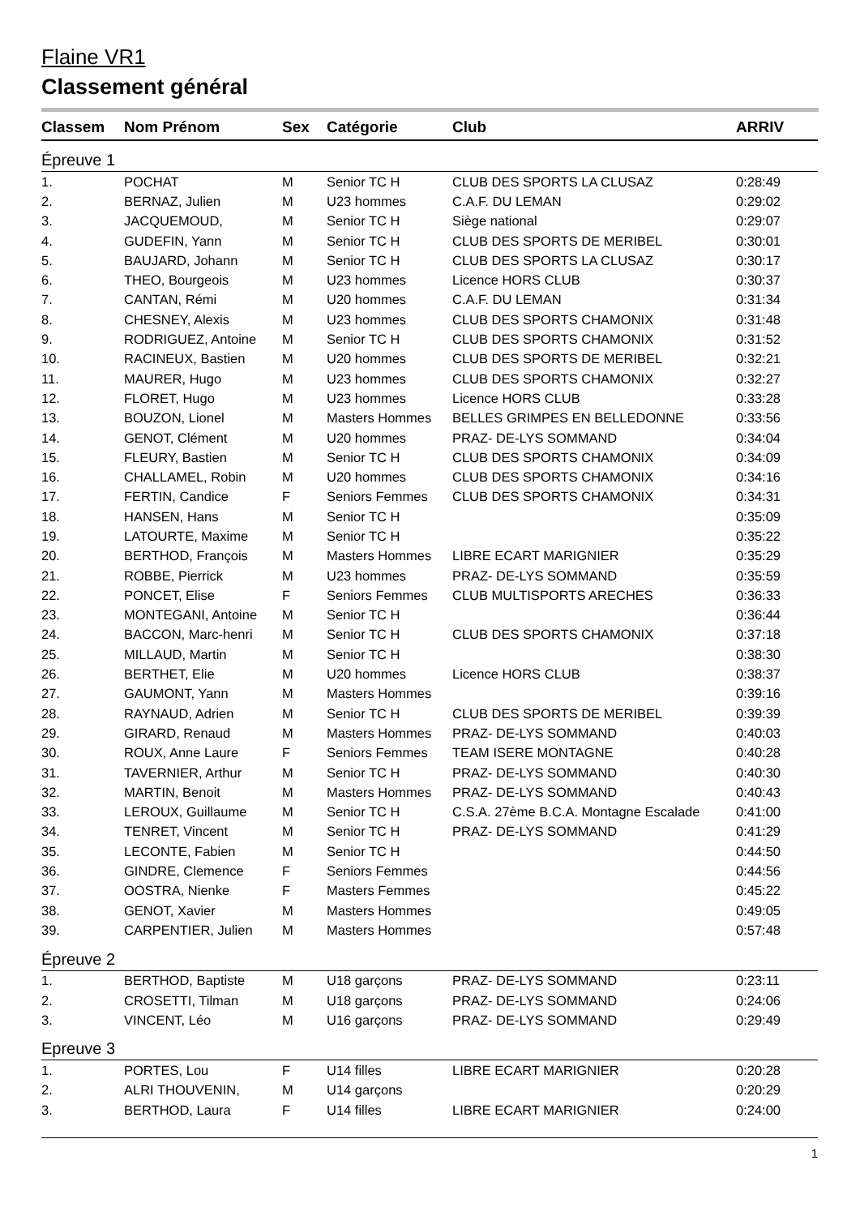Flaine VR1
Classement général
| Classem | Nom Prénom | Sex | Catégorie | Club | ARRIV |
| --- | --- | --- | --- | --- | --- |
| Épreuve 1 | | | | | |
| 1. | POCHAT | M | Senior TC H | CLUB DES SPORTS LA CLUSAZ | 0:28:49 |
| 2. | BERNAZ, Julien | M | U23 hommes | C.A.F. DU LEMAN | 0:29:02 |
| 3. | JACQUEMOUD, | M | Senior TC H | Siège national | 0:29:07 |
| 4. | GUDEFIN, Yann | M | Senior TC H | CLUB DES SPORTS DE MERIBEL | 0:30:01 |
| 5. | BAUJARD, Johann | M | Senior TC H | CLUB DES SPORTS LA CLUSAZ | 0:30:17 |
| 6. | THEO, Bourgeois | M | U23 hommes | Licence HORS CLUB | 0:30:37 |
| 7. | CANTAN, Rémi | M | U20 hommes | C.A.F. DU LEMAN | 0:31:34 |
| 8. | CHESNEY, Alexis | M | U23 hommes | CLUB DES SPORTS CHAMONIX | 0:31:48 |
| 9. | RODRIGUEZ, Antoine | M | Senior TC H | CLUB DES SPORTS CHAMONIX | 0:31:52 |
| 10. | RACINEUX, Bastien | M | U20 hommes | CLUB DES SPORTS DE MERIBEL | 0:32:21 |
| 11. | MAURER, Hugo | M | U23 hommes | CLUB DES SPORTS CHAMONIX | 0:32:27 |
| 12. | FLORET, Hugo | M | U23 hommes | Licence HORS CLUB | 0:33:28 |
| 13. | BOUZON, Lionel | M | Masters Hommes | BELLES GRIMPES EN BELLEDONNE | 0:33:56 |
| 14. | GENOT, Clément | M | U20 hommes | PRAZ- DE-LYS SOMMAND | 0:34:04 |
| 15. | FLEURY, Bastien | M | Senior TC H | CLUB DES SPORTS CHAMONIX | 0:34:09 |
| 16. | CHALLAMEL, Robin | M | U20 hommes | CLUB DES SPORTS CHAMONIX | 0:34:16 |
| 17. | FERTIN, Candice | F | Seniors Femmes | CLUB DES SPORTS CHAMONIX | 0:34:31 |
| 18. | HANSEN, Hans | M | Senior TC H | | 0:35:09 |
| 19. | LATOURTE, Maxime | M | Senior TC H | | 0:35:22 |
| 20. | BERTHOD, François | M | Masters Hommes | LIBRE ECART MARIGNIER | 0:35:29 |
| 21. | ROBBE, Pierrick | M | U23 hommes | PRAZ- DE-LYS SOMMAND | 0:35:59 |
| 22. | PONCET, Elise | F | Seniors Femmes | CLUB MULTISPORTS ARECHES | 0:36:33 |
| 23. | MONTEGANI, Antoine | M | Senior TC H | | 0:36:44 |
| 24. | BACCON, Marc-henri | M | Senior TC H | CLUB DES SPORTS CHAMONIX | 0:37:18 |
| 25. | MILLAUD, Martin | M | Senior TC H | | 0:38:30 |
| 26. | BERTHET, Elie | M | U20 hommes | Licence HORS CLUB | 0:38:37 |
| 27. | GAUMONT, Yann | M | Masters Hommes | | 0:39:16 |
| 28. | RAYNAUD, Adrien | M | Senior TC H | CLUB DES SPORTS DE MERIBEL | 0:39:39 |
| 29. | GIRARD, Renaud | M | Masters Hommes | PRAZ- DE-LYS SOMMAND | 0:40:03 |
| 30. | ROUX, Anne Laure | F | Seniors Femmes | TEAM ISERE MONTAGNE | 0:40:28 |
| 31. | TAVERNIER, Arthur | M | Senior TC H | PRAZ- DE-LYS SOMMAND | 0:40:30 |
| 32. | MARTIN, Benoit | M | Masters Hommes | PRAZ- DE-LYS SOMMAND | 0:40:43 |
| 33. | LEROUX, Guillaume | M | Senior TC H | C.S.A. 27ème B.C.A. Montagne Escalade | 0:41:00 |
| 34. | TENRET, Vincent | M | Senior TC H | PRAZ- DE-LYS SOMMAND | 0:41:29 |
| 35. | LECONTE, Fabien | M | Senior TC H | | 0:44:50 |
| 36. | GINDRE, Clemence | F | Seniors Femmes | | 0:44:56 |
| 37. | OOSTRA, Nienke | F | Masters Femmes | | 0:45:22 |
| 38. | GENOT, Xavier | M | Masters Hommes | | 0:49:05 |
| 39. | CARPENTIER, Julien | M | Masters Hommes | | 0:57:48 |
| Épreuve 2 | | | | | |
| 1. | BERTHOD, Baptiste | M | U18 garçons | PRAZ- DE-LYS SOMMAND | 0:23:11 |
| 2. | CROSETTI, Tilman | M | U18 garçons | PRAZ- DE-LYS SOMMAND | 0:24:06 |
| 3. | VINCENT, Léo | M | U16 garçons | PRAZ- DE-LYS SOMMAND | 0:29:49 |
| Epreuve 3 | | | | | |
| 1. | PORTES, Lou | F | U14 filles | LIBRE ECART MARIGNIER | 0:20:28 |
| 2. | ALRI THOUVENIN, | M | U14 garçons | | 0:20:29 |
| 3. | BERTHOD, Laura | F | U14 filles | LIBRE ECART MARIGNIER | 0:24:00 |
1